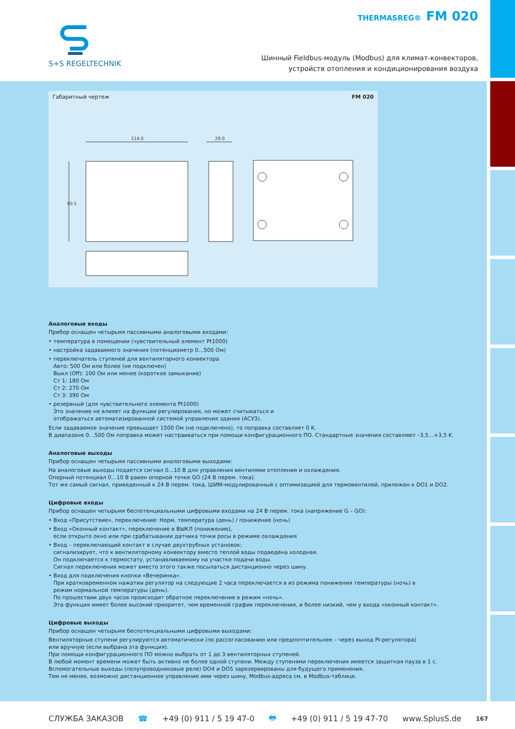S+S REGELTECHNIK
THERMASREG® FM 020
Шинный Fieldbus-модуль (Modbus) для климат-конвекторов,
устройств отопления и кондиционирования воздуха
Габаритный чертеж FM 020
114.0
29.0
90.5
Аналоговые входы
Прибор оснащен четырьмя пассивными аналоговыми входами:
• температура в помещении (чувствительный элемент Pt1000)
• настройка задаваемого значения (потенциометр 0…500 Ом)
• переключатель ступеней для вентиляторного конвектора
Авто: 500 Ом или более (не подключен)
Выкл (Off): 100 Ом или менее (короткое замыкание)
Ст 1: 180 Ом
Ст 2: 270 Ом
Ст 3: 390 Ом
• резервный (для чувствительного элемента Pt1000)
Это значение не влияет на функции регулирования, но может считываться и
отображаться автоматизированной системой управления здания (АСУЗ).
Если задаваемое значение превышает 1500 Ом (не подключено), то поправка составляет 0 K.
В диапазоне 0…500 Ом поправка может настраиваться при помощи конфигурационного ПО. Стандартные значения составляют –3,5…+3,5 K.
Аналоговые выходы
Прибор оснащен четырьмя пассивными аналоговыми выходами:
На аналоговые выходы подается сигнал 0…10 В для управления вентилями отопления и охлаждения.
Опорный потенциал 0…10 В равен опорной точке GO (24 В перем. тока).
Тот же самый сигнал, приведенный к 24 В перем. тока, ШИМ-модулированный с оптимизацией для термовентилей, приложен к DO1 и DO2.
Цифровые входы
Прибор оснащен четырьмя беспотенциальными цифровыми входами на 24 В перем. тока (напряжение G – GO):
• Вход «Присутствие», переключение: Норм. температура (день) / понижение (ночь)
• Вход «Оконный контакт», переключение в ВЫКЛ (понижение),
если открыто окно или при срабатывании датчика точки росы в режиме охлаждения
• Вход – переключающий контакт в случае двухтрубных установок;
сигнализирует, что к вентиляторному конвектору вместо теплой воды подведена холодная.
Он подключается к термостату, устанавливаемому на участке подачи воды.
Сигнал переключения может вместо этого также посылаться дистанционно через шину.
• Вход для подключения кнопки «Вечеринка».
При кратковременном нажатии регулятор на следующие 2 часа переключается в из режима понижения температуры (ночь) в
режим нормальной температуры (день).
По прошествии двух часов происходит обратное переключение в режим «ночь».
Эта функция имеет более высокий приоритет, чем временной график переключения, и более низкий, чем у входа «оконный контакт».
Цифровые выходы
Прибор оснащен четырьмя беспотенциальными цифровыми выходами:
Вентиляторные ступени регулируются автоматически (по рассогласованию или предпочтительнее – через выход PI-регулятора)
или вручную (если выбрана эта функция).
При помощи конфигурационного ПО можно выбрать от 1 до 3 вентиляторных ступеней.
В любой момент времени может быть активно не более одной ступени. Между ступенями переключения имеется защитная пауза в 1 с.
Вспомогательные выходы (полупроводниковые реле) DO4 и DO5 зарезервированы для будущего применения.
Тем не менее, возможно дистанционное управление ими через шину, Modbus-адреса см. в Modbus-таблице.
СЛУЖБА ЗАКАЗОВ ☎ +49 (0) 911 / 5 19 47-0 🖶 +49 (0) 911 / 5 19 47-70 www.SplusS.de 167